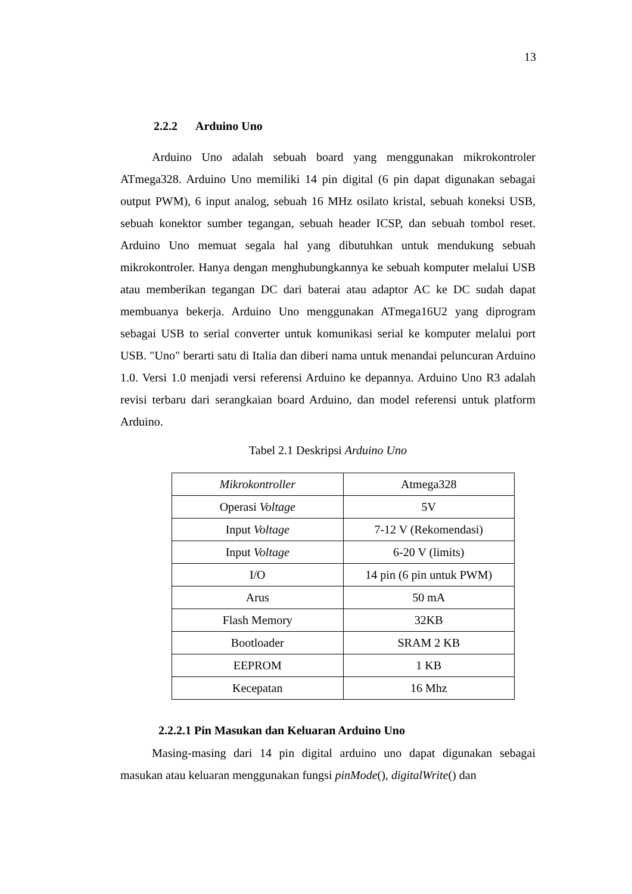13
2.2.2 Arduino Uno
Arduino Uno adalah sebuah board yang menggunakan mikrokontroler ATmega328. Arduino Uno memiliki 14 pin digital (6 pin dapat digunakan sebagai output PWM), 6 input analog, sebuah 16 MHz osilato kristal, sebuah koneksi USB, sebuah konektor sumber tegangan, sebuah header ICSP, dan sebuah tombol reset. Arduino Uno memuat segala hal yang dibutuhkan untuk mendukung sebuah mikrokontroler. Hanya dengan menghubungkannya ke sebuah komputer melalui USB atau memberikan tegangan DC dari baterai atau adaptor AC ke DC sudah dapat membuanya bekerja. Arduino Uno menggunakan ATmega16U2 yang diprogram sebagai USB to serial converter untuk komunikasi serial ke komputer melalui port USB. "Uno" berarti satu di Italia dan diberi nama untuk menandai peluncuran Arduino 1.0. Versi 1.0 menjadi versi referensi Arduino ke depannya. Arduino Uno R3 adalah revisi terbaru dari serangkaian board Arduino, dan model referensi untuk platform Arduino.
Tabel 2.1 Deskripsi Arduino Uno
| Mikrokontroller | Atmega328 |
| Operasi Voltage | 5V |
| Input Voltage | 7-12 V (Rekomendasi) |
| Input Voltage | 6-20 V (limits) |
| I/O | 14 pin (6 pin untuk PWM) |
| Arus | 50 mA |
| Flash Memory | 32KB |
| Bootloader | SRAM 2 KB |
| EEPROM | 1 KB |
| Kecepatan | 16 Mhz |
2.2.2.1 Pin Masukan dan Keluaran Arduino Uno
Masing-masing dari 14 pin digital arduino uno dapat digunakan sebagai masukan atau keluaran menggunakan fungsi pinMode(), digitalWrite() dan